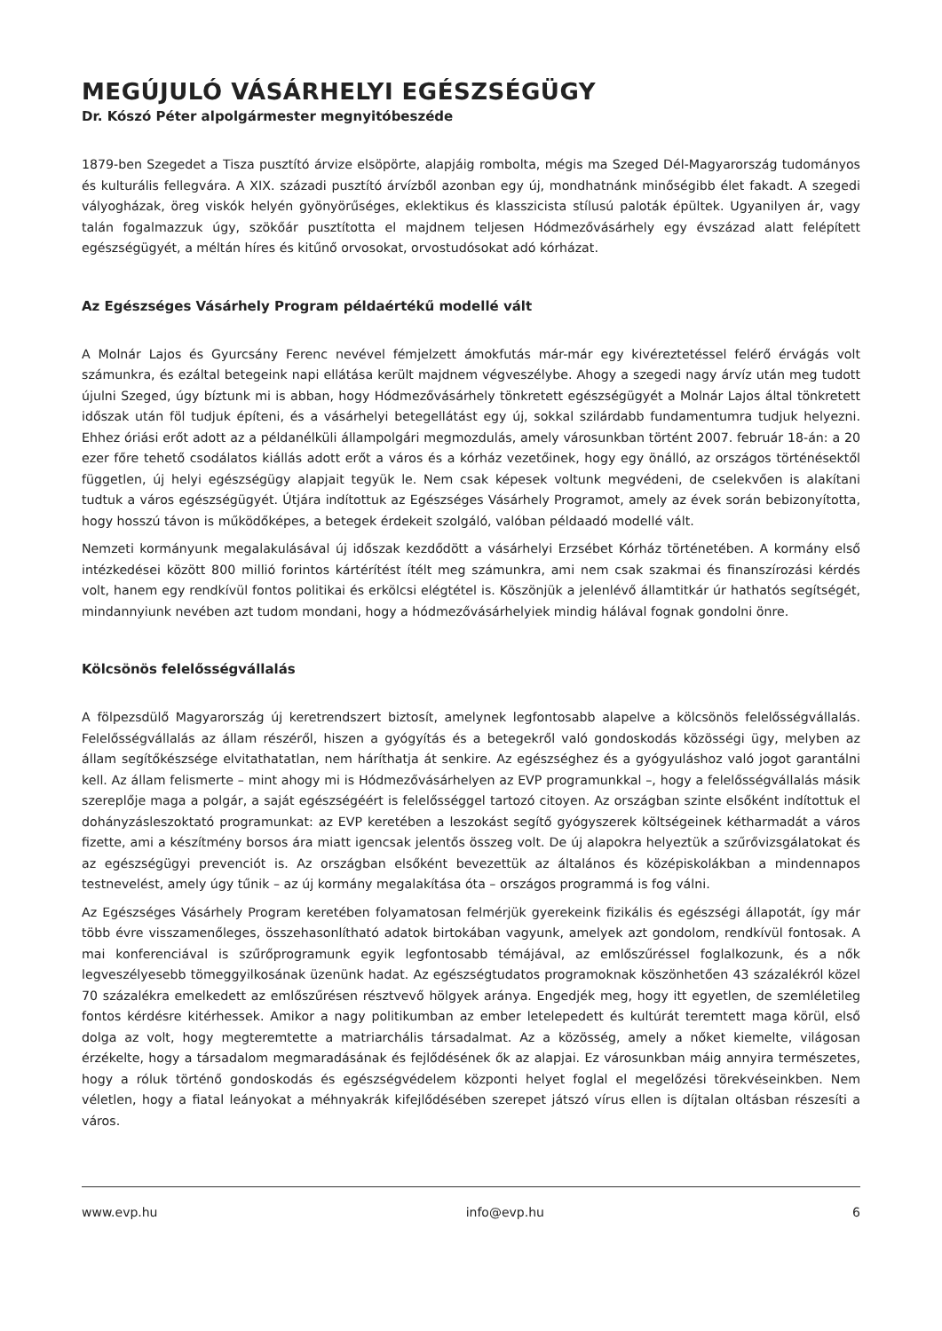MEGÚJULÓ VÁSÁRHELYI EGÉSZSÉGÜGY
Dr. Kószó Péter alpolgármester megnyitóbeszéde
1879-ben Szegedet a Tisza pusztító árvize elsöpörte, alapjáig rombolta, mégis ma Szeged Dél-Magyarország tudományos és kulturális fellegvára. A XIX. századi pusztító árvízből azonban egy új, mondhatnánk minőségibb élet fakadt. A szegedi vályogházak, öreg viskók helyén gyönyörűséges, eklektikus és klasszicista stílusú paloták épültek. Ugyanilyen ár, vagy talán fogalmazzuk úgy, szökőár pusztította el majdnem teljesen Hódmezővásárhely egy évszázad alatt felépített egészségügyét, a méltán híres és kitűnő orvosokat, orvostudósokat adó kórházat.
Az Egészséges Vásárhely Program példaértékű modellé vált
A Molnár Lajos és Gyurcsány Ferenc nevével fémjelzett ámokfutás már-már egy kivéreztetéssel felérő érvágás volt számunkra, és ezáltal betegeink napi ellátása került majdnem végveszélybe. Ahogy a szegedi nagy árvíz után meg tudott újulni Szeged, úgy bíztunk mi is abban, hogy Hódmezővásárhely tönkretett egészségügyét a Molnár Lajos által tönkretett időszak után föl tudjuk építeni, és a vásárhelyi betegellátást egy új, sokkal szilárdabb fundamentumra tudjuk helyezni. Ehhez óriási erőt adott az a példanélküli állampolgári megmozdulás, amely városunkban történt 2007. február 18-án: a 20 ezer főre tehető csodálatos kiállás adott erőt a város és a kórház vezetőinek, hogy egy önálló, az országos történésektől független, új helyi egészségügy alapjait tegyük le. Nem csak képesek voltunk megvédeni, de cselekvően is alakítani tudtuk a város egészségügyét. Útjára indítottuk az Egészséges Vásárhely Programot, amely az évek során bebizonyította, hogy hosszú távon is működőképes, a betegek érdekeit szolgáló, valóban példaadó modellé vált.
Nemzeti kormányunk megalakulásával új időszak kezdődött a vásárhelyi Erzsébet Kórház történetében. A kormány első intézkedései között 800 millió forintos kártérítést ítélt meg számunkra, ami nem csak szakmai és finanszírozási kérdés volt, hanem egy rendkívül fontos politikai és erkölcsi elégtétel is. Köszönjük a jelenlévő államtitkár úr hathatós segítségét, mindannyiunk nevében azt tudom mondani, hogy a hódmezővásárhelyiek mindig hálával fognak gondolni önre.
Kölcsönös felelősségvállalás
A fölpezsdülő Magyarország új keretrendszert biztosít, amelynek legfontosabb alapelve a kölcsönös felelősségvállalás. Felelősségvállalás az állam részéről, hiszen a gyógyítás és a betegekről való gondoskodás közösségi ügy, melyben az állam segítőkészsége elvitathatatlan, nem háríthatja át senkire. Az egészséghez és a gyógyuláshoz való jogot garantálni kell. Az állam felismerte – mint ahogy mi is Hódmezővásárhelyen az EVP programunkkal –, hogy a felelősségvállalás másik szereplője maga a polgár, a saját egészségéért is felelősséggel tartozó citoyen. Az országban szinte elsőként indítottuk el dohányzásleszoktató programunkat: az EVP keretében a leszokást segítő gyógyszerek költségeinek kétharmadát a város fizette, ami a készítmény borsos ára miatt igencsak jelentős összeg volt. De új alapokra helyeztük a szűrővizsgálatokat és az egészségügyi prevenciót is. Az országban elsőként bevezettük az általános és középiskolákban a mindennapos testnevelést, amely úgy tűnik – az új kormány megalakítása óta – országos programmá is fog válni.
Az Egészséges Vásárhely Program keretében folyamatosan felmérjük gyerekeink fizikális és egészségi állapotát, így már több évre visszamenőleges, összehasonlítható adatok birtokában vagyunk, amelyek azt gondolom, rendkívül fontosak. A mai konferenciával is szűrőprogramunk egyik legfontosabb témájával, az emlőszűréssel foglalkozunk, és a nők legveszélyesebb tömeggyilkosának üzenünk hadat. Az egészségtudatos programoknak köszönhetően 43 százalékról közel 70 százalékra emelkedett az emlőszűrésen résztvevő hölgyek aránya. Engedjék meg, hogy itt egyetlen, de szemléletileg fontos kérdésre kitérhessek. Amikor a nagy politikumban az ember letelepedett és kultúrát teremtett maga körül, első dolga az volt, hogy megteremtette a matriarchális társadalmat. Az a közösség, amely a nőket kiemelte, világosan érzékelte, hogy a társadalom megmaradásának és fejlődésének ők az alapjai. Ez városunkban máig annyira természetes, hogy a róluk történő gondoskodás és egészségvédelem központi helyet foglal el megelőzési törekvéseinkben. Nem véletlen, hogy a fiatal leányokat a méhnyakrák kifejlődésében szerepet játszó vírus ellen is díjtalan oltásban részesíti a város.
www.evp.hu info@evp.hu 6